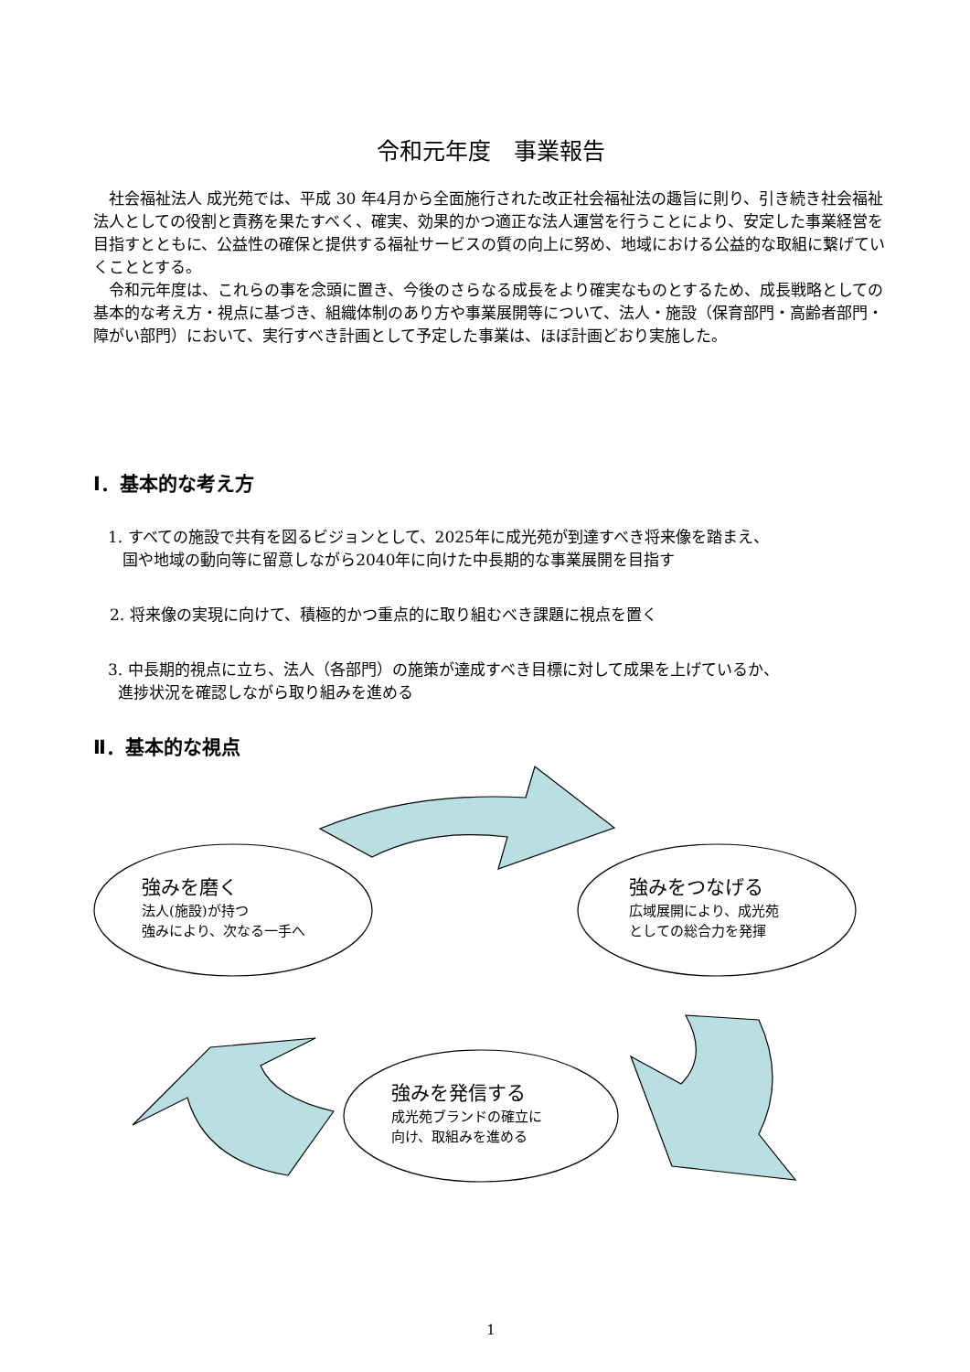令和元年度　事業報告
社会福祉法人 成光苑では、平成 30 年4月から全面施行された改正社会福祉法の趣旨に則り、引き続き社会福祉法人としての役割と責務を果たすべく、確実、効果的かつ適正な法人運営を行うことにより、安定した事業経営を目指すとともに、公益性の確保と提供する福祉サービスの質の向上に努め、地域における公益的な取組に繋げていくこととする。
令和元年度は、これらの事を念頭に置き、今後のさらなる成長をより確実なものとするため、成長戦略としての基本的な考え方・視点に基づき、組織体制のあり方や事業展開等について、法人・施設（保育部門・高齢者部門・障がい部門）において、実行すべき計画として予定した事業は、ほぼ計画どおり実施した。
Ⅰ．基本的な考え方
1. すべての施設で共有を図るビジョンとして、2025年に成光苑が到達すべき将来像を踏まえ、
国や地域の動向等に留意しながら2040年に向けた中長期的な事業展開を目指す
2. 将来像の実現に向けて、積極的かつ重点的に取り組むべき課題に視点を置く
3. 中長期的視点に立ち、法人（各部門）の施策が達成すべき目標に対して成果を上げているか、
進捗状況を確認しながら取り組みを進める
Ⅱ．基本的な視点
強みを磨く
法人(施設)が持つ
強みにより、次なる一手へ
強みをつなげる
広域展開により、成光苑
としての総合力を発揮
強みを発信する
成光苑ブランドの確立に
向け、取組みを進める
1